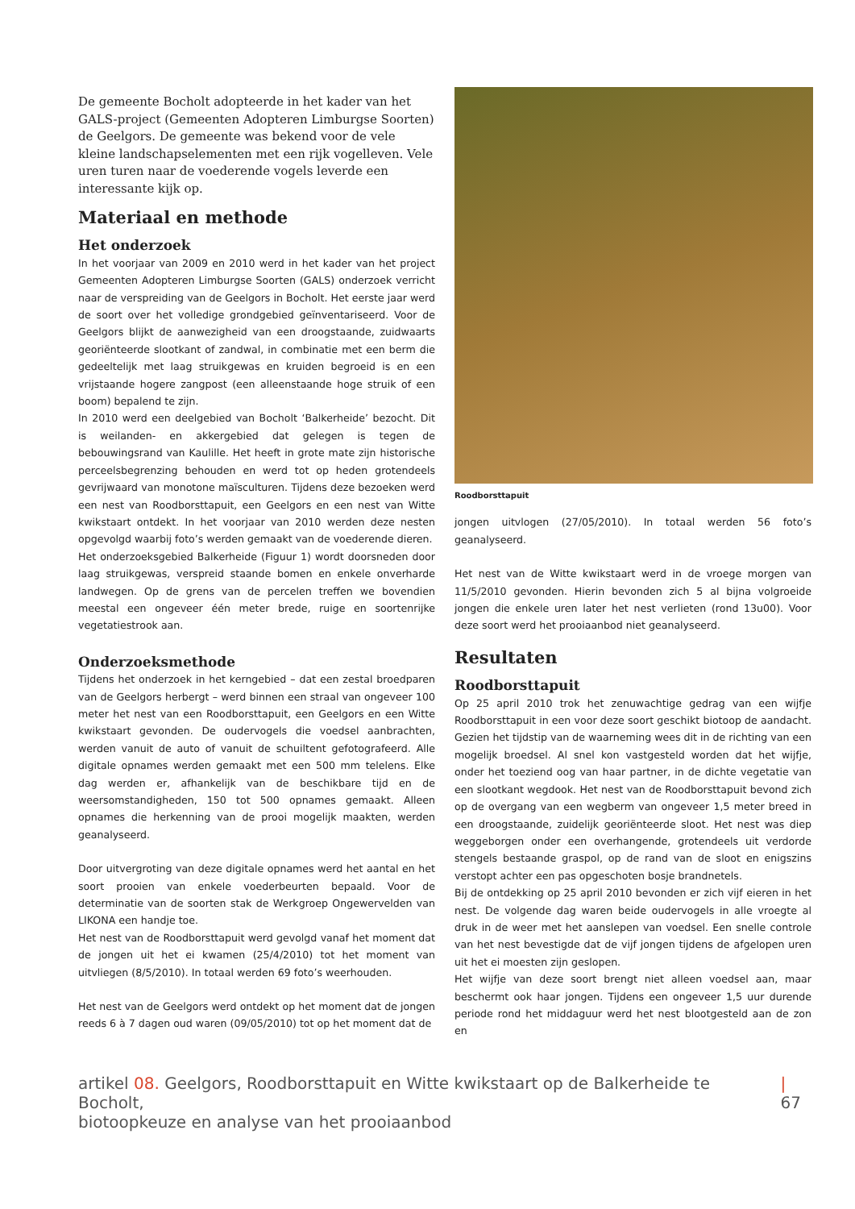De gemeente Bocholt adopteerde in het kader van het GALS-project (Gemeenten Adopteren Limburgse Soorten) de Geelgors. De gemeente was bekend voor de vele kleine landschapselementen met een rijk vogelleven. Vele uren turen naar de voederende vogels leverde een interessante kijk op.
Materiaal en methode
Het onderzoek
In het voorjaar van 2009 en 2010 werd in het kader van het project Gemeenten Adopteren Limburgse Soorten (GALS) onderzoek verricht naar de verspreiding van de Geelgors in Bocholt. Het eerste jaar werd de soort over het volledige grondgebied geïnventariseerd. Voor de Geelgors blijkt de aanwezigheid van een droogstaande, zuidwaarts georiënteerde slootkant of zandwal, in combinatie met een berm die gedeeltelijk met laag struikgewas en kruiden begroeid is en een vrijstaande hogere zangpost (een alleenstaande hoge struik of een boom) bepalend te zijn.
In 2010 werd een deelgebied van Bocholt ‘Balkerheide’ bezocht. Dit is weilanden- en akkergebied dat gelegen is tegen de bebouwingsrand van Kaulille. Het heeft in grote mate zijn historische perceelsbegrenzing behouden en werd tot op heden grotendeels gevrijwaard van monotone maïsculturen. Tijdens deze bezoeken werd een nest van Roodborsttapuit, een Geelgors en een nest van Witte kwikstaart ontdekt. In het voorjaar van 2010 werden deze nesten opgevolgd waarbij foto’s werden gemaakt van de voederende dieren.
Het onderzoeksgebied Balkerheide (Figuur 1) wordt doorsneden door laag struikgewas, verspreid staande bomen en enkele onverharde landwegen. Op de grens van de percelen treffen we bovendien meestal een ongeveer één meter brede, ruige en soortenrijke vegetatiestrook aan.
Onderzoeksmethode
Tijdens het onderzoek in het kerngebied – dat een zestal broedparen van de Geelgors herbergt – werd binnen een straal van ongeveer 100 meter het nest van een Roodborsttapuit, een Geelgors en een Witte kwikstaart gevonden. De oudervogels die voedsel aanbrachten, werden vanuit de auto of vanuit de schuiltent gefotografeerd. Alle digitale opnames werden gemaakt met een 500 mm telelens. Elke dag werden er, afhankelijk van de beschikbare tijd en de weersomstandigheden, 150 tot 500 opnames gemaakt. Alleen opnames die herkenning van de prooi mogelijk maakten, werden geanalyseerd.
Door uitvergroting van deze digitale opnames werd het aantal en het soort prooien van enkele voederbeurten bepaald. Voor de determinatie van de soorten stak de Werkgroep Ongewervelden van LIKONA een handje toe.
Het nest van de Roodborsttapuit werd gevolgd vanaf het moment dat de jongen uit het ei kwamen (25/4/2010) tot het moment van uitvliegen (8/5/2010). In totaal werden 69 foto’s weerhouden.
Het nest van de Geelgors werd ontdekt op het moment dat de jongen reeds 6 à 7 dagen oud waren (09/05/2010) tot op het moment dat de
Roodborsttapuit
jongen uitvlogen (27/05/2010). In totaal werden 56 foto’s geanalyseerd.
Het nest van de Witte kwikstaart werd in de vroege morgen van 11/5/2010 gevonden. Hierin bevonden zich 5 al bijna volgroeide jongen die enkele uren later het nest verlieten (rond 13u00). Voor deze soort werd het prooiaanbod niet geanalyseerd.
Resultaten
Roodborsttapuit
Op 25 april 2010 trok het zenuwachtige gedrag van een wijfje Roodborsttapuit in een voor deze soort geschikt biotoop de aandacht. Gezien het tijdstip van de waarneming wees dit in de richting van een mogelijk broedsel. Al snel kon vastgesteld worden dat het wijfje, onder het toeziend oog van haar partner, in de dichte vegetatie van een slootkant wegdook. Het nest van de Roodborsttapuit bevond zich op de overgang van een wegberm van ongeveer 1,5 meter breed in een droogstaande, zuidelijk georiënteerde sloot. Het nest was diep weggeborgen onder een overhangende, grotendeels uit verdorde stengels bestaande graspol, op de rand van de sloot en enigszins verstopt achter een pas opgeschoten bosje brandnetels.
Bij de ontdekking op 25 april 2010 bevonden er zich vijf eieren in het nest. De volgende dag waren beide oudervogels in alle vroegte al druk in de weer met het aanslepen van voedsel. Een snelle controle van het nest bevestigde dat de vijf jongen tijdens de afgelopen uren uit het ei moesten zijn geslopen.
Het wijfje van deze soort brengt niet alleen voedsel aan, maar beschermt ook haar jongen. Tijdens een ongeveer 1,5 uur durende periode rond het middaguur werd het nest blootgesteld aan de zon en
artikel 08. Geelgors, Roodborsttapuit en Witte kwikstaart op de Balkerheide te Bocholt,
biotoopkeuze en analyse van het prooiaanbod
| 67